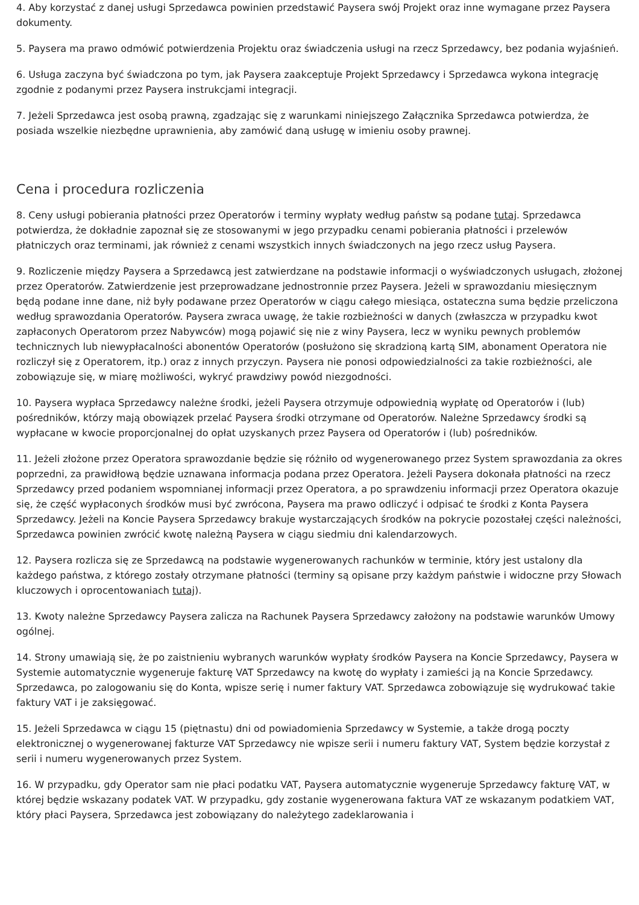4. Aby korzystać z danej usługi Sprzedawca powinien przedstawić Paysera swój Projekt oraz inne wymagane przez Paysera dokumenty.
5. Paysera ma prawo odmówić potwierdzenia Projektu oraz świadczenia usługi na rzecz Sprzedawcy, bez podania wyjaśnień.
6. Usługa zaczyna być świadczona po tym, jak Paysera zaakceptuje Projekt Sprzedawcy i Sprzedawca wykona integrację zgodnie z podanymi przez Paysera instrukcjami integracji.
7. Jeżeli Sprzedawca jest osobą prawną, zgadzając się z warunkami niniejszego Załącznika Sprzedawca potwierdza, że posiada wszelkie niezbędne uprawnienia, aby zamówić daną usługę w imieniu osoby prawnej.
Cena i procedura rozliczenia
8. Ceny usługi pobierania płatności przez Operatorów i terminy wypłaty według państw są podane tutaj. Sprzedawca potwierdza, że dokładnie zapoznał się ze stosowanymi w jego przypadku cenami pobierania płatności i przelewów płatniczych oraz terminami, jak również z cenami wszystkich innych świadczonych na jego rzecz usług Paysera.
9. Rozliczenie między Paysera a Sprzedawcą jest zatwierdzane na podstawie informacji o wyświadczonych usługach, złożonej przez Operatorów. Zatwierdzenie jest przeprowadzane jednostronnie przez Paysera. Jeżeli w sprawozdaniu miesięcznym będą podane inne dane, niż były podawane przez Operatorów w ciągu całego miesiąca, ostateczna suma będzie przeliczona według sprawozdania Operatorów. Paysera zwraca uwagę, że takie rozbieżności w danych (zwłaszcza w przypadku kwot zapłaconych Operatorom przez Nabywców) mogą pojawić się nie z winy Paysera, lecz w wyniku pewnych problemów technicznych lub niewypłacalności abonentów Operatorów (posłużono się skradzioną kartą SIM, abonament Operatora nie rozliczył się z Operatorem, itp.) oraz z innych przyczyn. Paysera nie ponosi odpowiedzialności za takie rozbieżności, ale zobowiązuje się, w miarę możliwości, wykryć prawdziwy powód niezgodności.
10. Paysera wypłaca Sprzedawcy należne środki, jeżeli Paysera otrzymuje odpowiednią wypłatę od Operatorów i (lub) pośredników, którzy mają obowiązek przelać Paysera środki otrzymane od Operatorów. Należne Sprzedawcy środki są wypłacane w kwocie proporcjonalnej do opłat uzyskanych przez Paysera od Operatorów i (lub) pośredników.
11. Jeżeli złożone przez Operatora sprawozdanie będzie się różniło od wygenerowanego przez System sprawozdania za okres poprzedni, za prawidłową będzie uznawana informacja podana przez Operatora. Jeżeli Paysera dokonała płatności na rzecz Sprzedawcy przed podaniem wspomnianej informacji przez Operatora, a po sprawdzeniu informacji przez Operatora okazuje się, że część wypłaconych środków musi być zwrócona, Paysera ma prawo odliczyć i odpisać te środki z Konta Paysera Sprzedawcy. Jeżeli na Koncie Paysera Sprzedawcy brakuje wystarczających środków na pokrycie pozostałej części należności, Sprzedawca powinien zwrócić kwotę należną Paysera w ciągu siedmiu dni kalendarzowych.
12. Paysera rozlicza się ze Sprzedawcą na podstawie wygenerowanych rachunków w terminie, który jest ustalony dla każdego państwa, z którego zostały otrzymane płatności (terminy są opisane przy każdym państwie i widoczne przy Słowach kluczowych i oprocentowaniach tutaj).
13. Kwoty należne Sprzedawcy Paysera zalicza na Rachunek Paysera Sprzedawcy założony na podstawie warunków Umowy ogólnej.
14. Strony umawiają się, że po zaistnieniu wybranych warunków wypłaty środków Paysera na Koncie Sprzedawcy, Paysera w Systemie automatycznie wygeneruje fakturę VAT Sprzedawcy na kwotę do wypłaty i zamieści ją na Koncie Sprzedawcy. Sprzedawca, po zalogowaniu się do Konta, wpisze serię i numer faktury VAT. Sprzedawca zobowiązuje się wydrukować takie faktury VAT i je zaksięgować.
15. Jeżeli Sprzedawca w ciągu 15 (piętnastu) dni od powiadomienia Sprzedawcy w Systemie, a także drogą poczty elektronicznej o wygenerowanej fakturze VAT Sprzedawcy nie wpisze serii i numeru faktury VAT, System będzie korzystał z serii i numeru wygenerowanych przez System.
16. W przypadku, gdy Operator sam nie płaci podatku VAT, Paysera automatycznie wygeneruje Sprzedawcy fakturę VAT, w której będzie wskazany podatek VAT. W przypadku, gdy zostanie wygenerowana faktura VAT ze wskazanym podatkiem VAT, który płaci Paysera, Sprzedawca jest zobowiązany do należytego zadeklarowania i